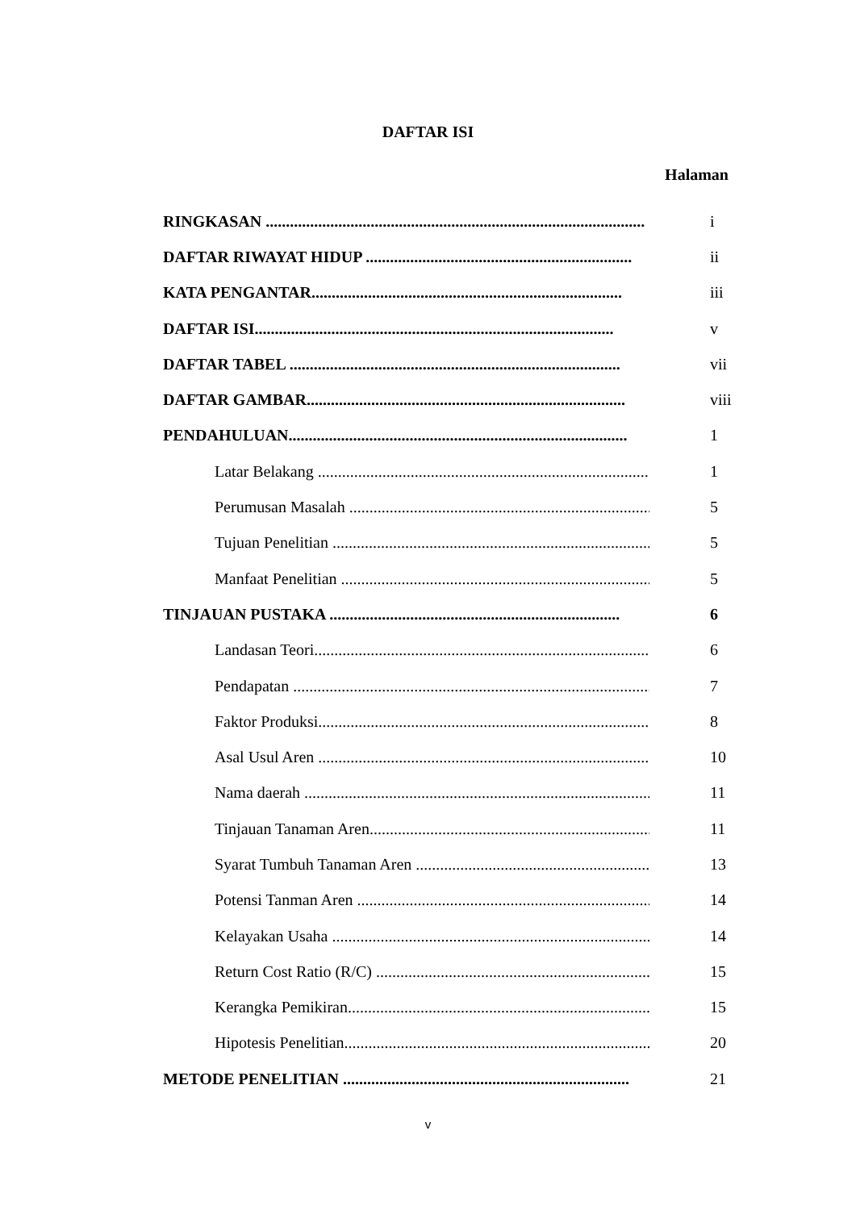DAFTAR ISI
Halaman
RINGKASAN .............................................................................................. i
DAFTAR RIWAYAT HIDUP .................................................................. ii
KATA PENGANTAR............................................................................. iii
DAFTAR ISI......................................................................................... v
DAFTAR TABEL .................................................................................. vii
DAFTAR GAMBAR............................................................................... viii
PENDAHULUAN.................................................................................... 1
Latar Belakang ........................................................................................... 1
Perumusan Masalah ................................................................................... 5
Tujuan Penelitian ....................................................................................... 5
Manfaat Penelitian ..................................................................................... 5
TINJAUAN PUSTAKA ........................................................................ 6
Landasan Teori............................................................................................ 6
Pendapatan .................................................................................................. 7
Faktor Produksi........................................................................................... 8
Asal Usul Aren ........................................................................................... 10
Nama daerah ............................................................................................... 11
Tinjauan Tanaman Aren.............................................................................. 11
Syarat Tumbuh Tanaman Aren ................................................................... 13
Potensi Tanman Aren .................................................................................. 14
Kelayakan Usaha ........................................................................................ 14
Return Cost Ratio (R/C) ............................................................................. 15
Kerangka Pemikiran.................................................................................... 15
Hipotesis Penelitian..................................................................................... 20
METODE PENELITIAN ....................................................................... 21
v